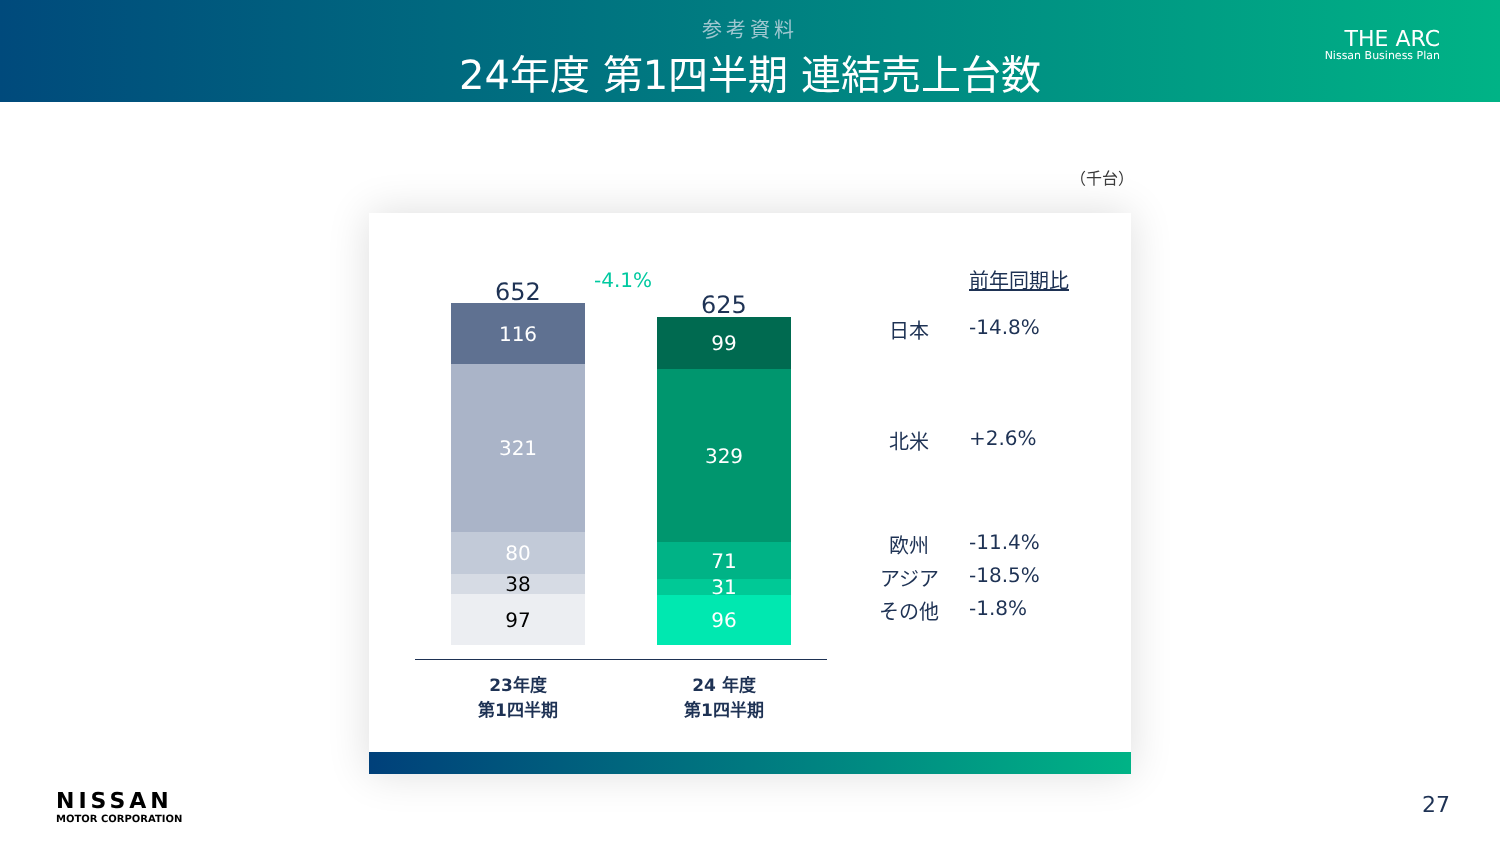参考資料
24年度 第1四半期 連結売上台数
THE ARC
Nissan Business Plan
（千台）
652 625
-4.1%
116
321
80
38
97
99
329
71
31
96
23年度
第1四半期
24 年度
第1四半期
前年同期比
日本 -14.8%
北米 +2.6%
欧州 -11.4%
アジア -18.5%
その他 -1.8%
NISSAN
MOTOR CORPORATION
27